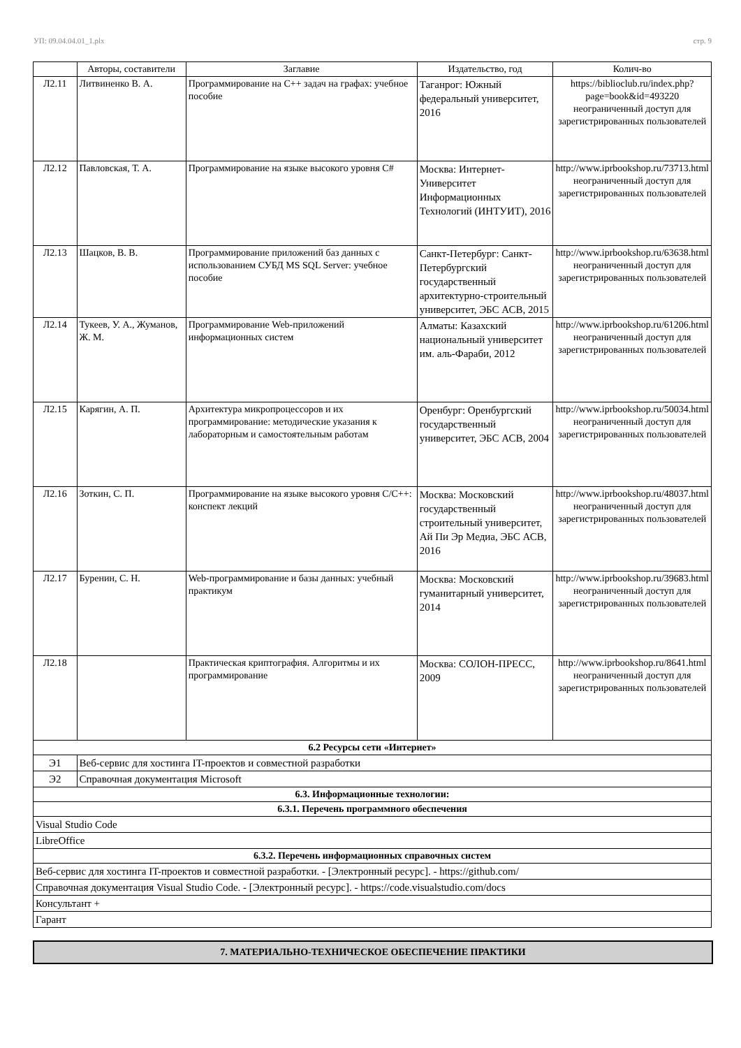УП: 09.04.04.01_1.plx стр. 9
| | Авторы, составители | Заглавие | Издательство, год | Колич-во |
| --- | --- | --- | --- | --- |
| Л2.11 | Литвиненко В. А. | Программирование на С++ задач на графах: учебное пособие | Таганрог: Южный федеральный университет, 2016 | https://biblioclub.ru/index.php?page=book&id=493220 неограниченный доступ для зарегистрированных пользователей |
| Л2.12 | Павловская, Т. А. | Программирование на языке высокого уровня C# | Москва: Интернет-Университет Информационных Технологий (ИНТУИТ), 2016 | http://www.iprbookshop.ru/73713.html неограниченный доступ для зарегистрированных пользователей |
| Л2.13 | Шацков, В. В. | Программирование приложений баз данных с использованием СУБД MS SQL Server: учебное пособие | Санкт-Петербург: Санкт-Петербургский государственный архитектурно-строительный университет, ЭБС АСВ, 2015 | http://www.iprbookshop.ru/63638.html неограниченный доступ для зарегистрированных пользователей |
| Л2.14 | Тукеев, У. А., Жуманов, Ж. М. | Программирование Web-приложений информационных систем | Алматы: Казахский национальный университет им. аль-Фараби, 2012 | http://www.iprbookshop.ru/61206.html неограниченный доступ для зарегистрированных пользователей |
| Л2.15 | Карягин, А. П. | Архитектура микропроцессоров и их программирование: методические указания к лабораторным и самостоятельным работам | Оренбург: Оренбургский государственный университет, ЭБС АСВ, 2004 | http://www.iprbookshop.ru/50034.html неограниченный доступ для зарегистрированных пользователей |
| Л2.16 | Зоткин, С. П. | Программирование на языке высокого уровня C/C++: конспект лекций | Москва: Московский государственный строительный университет, Ай Пи Эр Медиа, ЭБС АСВ, 2016 | http://www.iprbookshop.ru/48037.html неограниченный доступ для зарегистрированных пользователей |
| Л2.17 | Буренин, С. Н. | Web-программирование и базы данных: учебный практикум | Москва: Московский гуманитарный университет, 2014 | http://www.iprbookshop.ru/39683.html неограниченный доступ для зарегистрированных пользователей |
| Л2.18 | | Практическая криптография. Алгоритмы и их программирование | Москва: СОЛОН-ПРЕСС, 2009 | http://www.iprbookshop.ru/8641.html неограниченный доступ для зарегистрированных пользователей |
| 6.2 Ресурсы сети «Интернет» | | | | |
| Э1 | Веб-сервис для хостинга IT-проектов и совместной разработки | | | |
| Э2 | Справочная документация Microsoft | | | |
| 6.3. Информационные технологии: | | | | |
| 6.3.1. Перечень программного обеспечения | | | | |
| Visual Studio Code | | | | |
| LibreOffice | | | | |
| 6.3.2. Перечень информационных справочных систем | | | | |
| Веб-сервис для хостинга IT-проектов и совместной разработки. - [Электронный ресурс]. - https://github.com/ | | | | |
| Справочная документация Visual Studio Code. - [Электронный ресурс]. - https://code.visualstudio.com/docs | | | | |
| Консультант + | | | | |
| Гарант | | | | |
7. МАТЕРИАЛЬНО-ТЕХНИЧЕСКОЕ ОБЕСПЕЧЕНИЕ ПРАКТИКИ